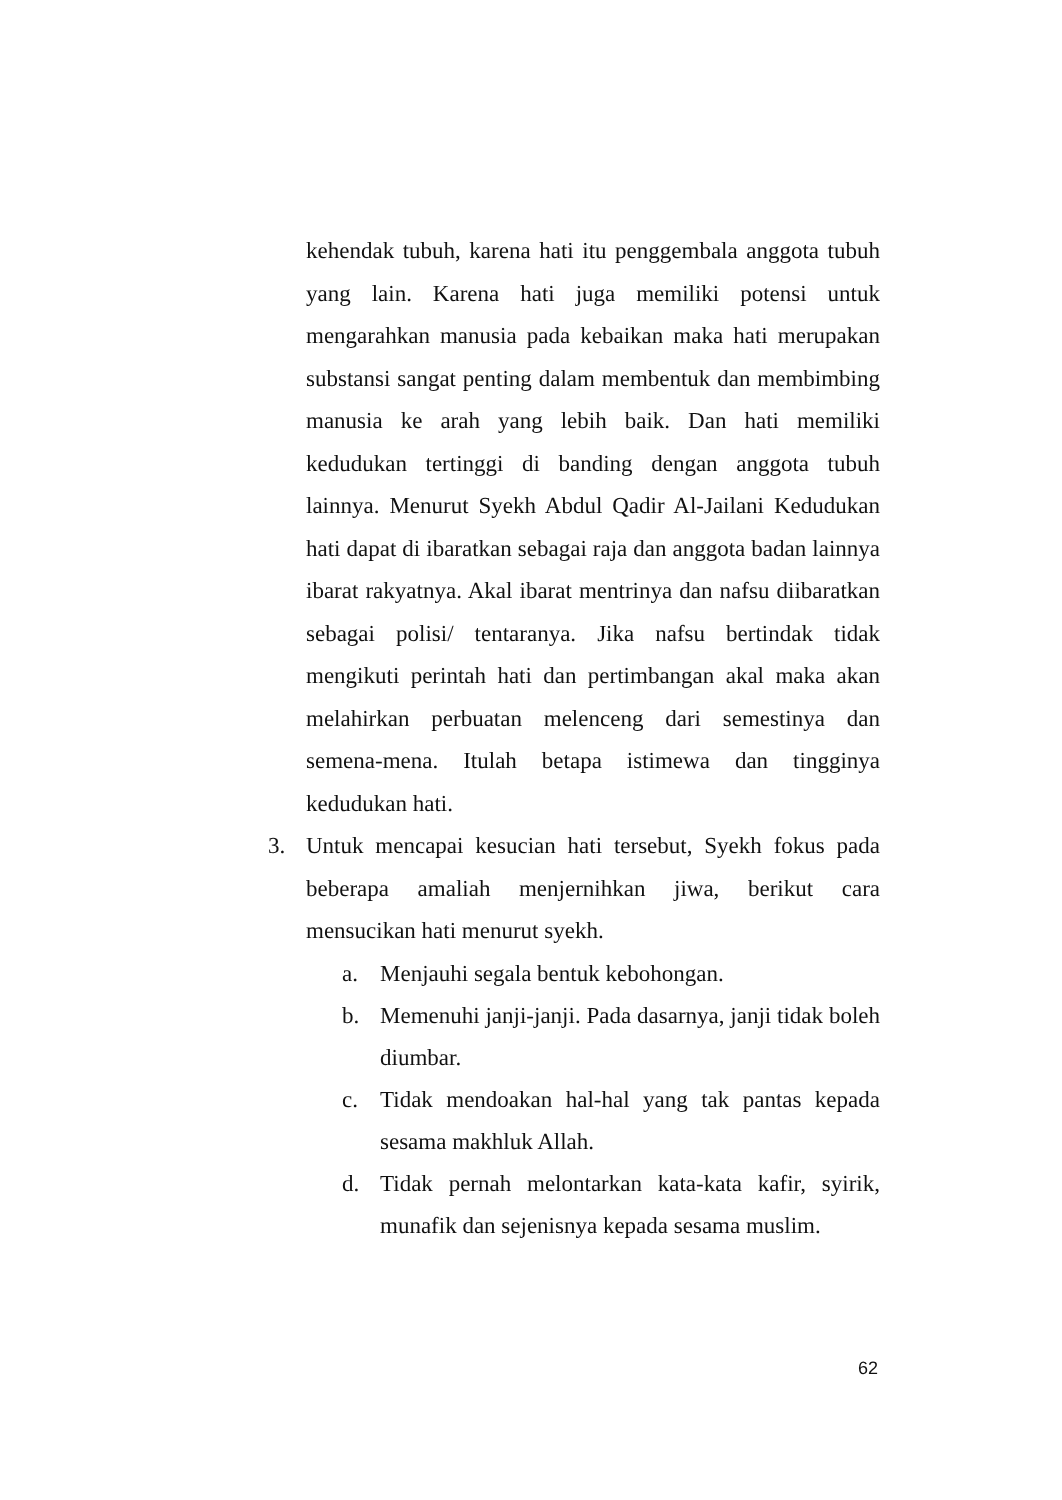kehendak tubuh, karena hati itu penggembala anggota tubuh yang lain. Karena hati juga memiliki potensi untuk mengarahkan manusia pada kebaikan maka hati merupakan substansi sangat penting dalam membentuk dan membimbing manusia ke arah yang lebih baik. Dan hati memiliki kedudukan tertinggi di banding dengan anggota tubuh lainnya. Menurut Syekh Abdul Qadir Al-Jailani Kedudukan hati dapat di ibaratkan sebagai raja dan anggota badan lainnya ibarat rakyatnya. Akal ibarat mentrinya dan nafsu diibaratkan sebagai polisi/ tentaranya. Jika nafsu bertindak tidak mengikuti perintah hati dan pertimbangan akal maka akan melahirkan perbuatan melenceng dari semestinya dan semena-mena. Itulah betapa istimewa dan tingginya kedudukan hati.
3. Untuk mencapai kesucian hati tersebut, Syekh fokus pada beberapa amaliah menjernihkan jiwa, berikut cara mensucikan hati menurut syekh.
a. Menjauhi segala bentuk kebohongan.
b. Memenuhi janji-janji. Pada dasarnya, janji tidak boleh diumbar.
c. Tidak mendoakan hal-hal yang tak pantas kepada sesama makhluk Allah.
d. Tidak pernah melontarkan kata-kata kafir, syirik, munafik dan sejenisnya kepada sesama muslim.
62